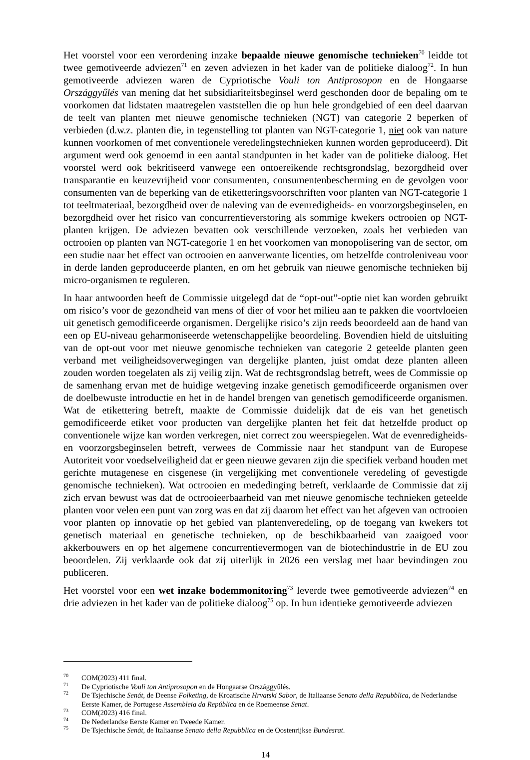Het voorstel voor een verordening inzake bepaalde nieuwe genomische technieken<sup>70</sup> leidde tot twee gemotiveerde adviezen<sup>71</sup> en zeven adviezen in het kader van de politieke dialoog<sup>72</sup>. In hun gemotiveerde adviezen waren de Cypriotische Vouli ton Antiprosopon en de Hongaarse Országgyűlés van mening dat het subsidiariteitsbeginsel werd geschonden door de bepaling om te voorkomen dat lidstaten maatregelen vaststellen die op hun hele grondgebied of een deel daarvan de teelt van planten met nieuwe genomische technieken (NGT) van categorie 2 beperken of verbieden (d.w.z. planten die, in tegenstelling tot planten van NGT-categorie 1, niet ook van nature kunnen voorkomen of met conventionele veredelingstechnieken kunnen worden geproduceerd). Dit argument werd ook genoemd in een aantal standpunten in het kader van de politieke dialoog. Het voorstel werd ook bekritiseerd vanwege een ontoereikende rechtsgrondslag, bezorgdheid over transparantie en keuzevrijheid voor consumenten, consumentenbescherming en de gevolgen voor consumenten van de beperking van de etiketteringsvoorschriften voor planten van NGT-categorie 1 tot teeltmateriaal, bezorgdheid over de naleving van de evenredigheids- en voorzorgsbeginselen, en bezorgdheid over het risico van concurrentieverstoring als sommige kwekers octrooien op NGT-planten krijgen. De adviezen bevatten ook verschillende verzoeken, zoals het verbieden van octrooien op planten van NGT-categorie 1 en het voorkomen van monopolisering van de sector, om een studie naar het effect van octrooien en aanverwante licenties, om hetzelfde controleniveau voor in derde landen geproduceerde planten, en om het gebruik van nieuwe genomische technieken bij micro-organismen te reguleren.
In haar antwoorden heeft de Commissie uitgelegd dat de “opt-out”-optie niet kan worden gebruikt om risico’s voor de gezondheid van mens of dier of voor het milieu aan te pakken die voortvloeien uit genetisch gemodificeerde organismen. Dergelijke risico’s zijn reeds beoordeeld aan de hand van een op EU-niveau geharmoniseerde wetenschappelijke beoordeling. Bovendien hield de uitsluiting van de opt-out voor met nieuwe genomische technieken van categorie 2 geteelde planten geen verband met veiligheidsoverwegingen van dergelijke planten, juist omdat deze planten alleen zouden worden toegelaten als zij veilig zijn. Wat de rechtsgrondslag betreft, wees de Commissie op de samenhang ervan met de huidige wetgeving inzake genetisch gemodificeerde organismen over de doelbewuste introductie en het in de handel brengen van genetisch gemodificeerde organismen. Wat de etikettering betreft, maakte de Commissie duidelijk dat de eis van het genetisch gemodificeerde etiket voor producten van dergelijke planten het feit dat hetzelfde product op conventionele wijze kan worden verkregen, niet correct zou weerspiegelen. Wat de evenredigheids- en voorzorgsbeginselen betreft, verwees de Commissie naar het standpunt van de Europese Autoriteit voor voedselveiligheid dat er geen nieuwe gevaren zijn die specifiek verband houden met gerichte mutagenese en cisgenese (in vergelijking met conventionele veredeling of gevestigde genomische technieken). Wat octrooien en mededinging betreft, verklaarde de Commissie dat zij zich ervan bewust was dat de octrooieerbaarheid van met nieuwe genomische technieken geteelde planten voor velen een punt van zorg was en dat zij daarom het effect van het afgeven van octrooien voor planten op innovatie op het gebied van plantenveredeling, op de toegang van kwekers tot genetisch materiaal en genetische technieken, op de beschikbaarheid van zaaigoed voor akkerbouwers en op het algemene concurrentievermogen van de biotechindustrie in de EU zou beoordelen. Zij verklaarde ook dat zij uiterlijk in 2026 een verslag met haar bevindingen zou publiceren.
Het voorstel voor een wet inzake bodemmonitoring<sup>73</sup> leverde twee gemotiveerde adviezen<sup>74</sup> en drie adviezen in het kader van de politieke dialoog<sup>75</sup> op. In hun identieke gemotiveerde adviezen
<sup>70</sup> COM(2023) 411 final.
<sup>71</sup> De Cypriotische Vouli ton Antiprosopon en de Hongaarse Országgyűlés.
<sup>72</sup> De Tsjechische Senát, de Deense Folketing, de Kroatische Hrvatski Sabor, de Italiaanse Senato della Repubblica, de Nederlandse Eerste Kamer, de Portugese Assembleia da República en de Roemeense Senat.
<sup>73</sup> COM(2023) 416 final.
<sup>74</sup> De Nederlandse Eerste Kamer en Tweede Kamer.
<sup>75</sup> De Tsjechische Senát, de Italiaanse Senato della Repubblica en de Oostenrijkse Bundesrat.
14